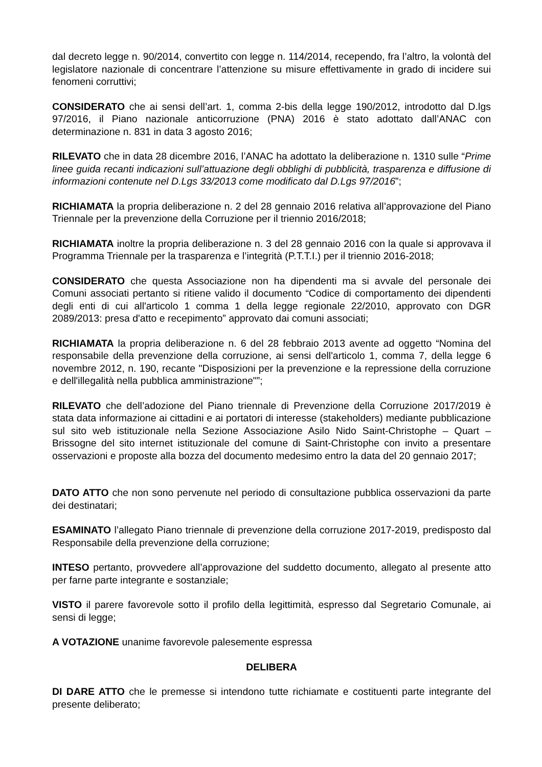dal decreto legge n. 90/2014, convertito con legge n. 114/2014, recependo, fra l’altro, la volontà del legislatore nazionale di concentrare l’attenzione su misure effettivamente in grado di incidere sui fenomeni corruttivi;
CONSIDERATO che ai sensi dell’art. 1, comma 2-bis della legge 190/2012, introdotto dal D.lgs 97/2016, il Piano nazionale anticorruzione (PNA) 2016 è stato adottato dall’ANAC con determinazione n. 831 in data 3 agosto 2016;
RILEVATO che in data 28 dicembre 2016, l’ANAC ha adottato la deliberazione n. 1310 sulle “Prime linee guida recanti indicazioni sull’attuazione degli obblighi di pubblicità, trasparenza e diffusione di informazioni contenute nel D.Lgs 33/2013 come modificato dal D.Lgs 97/2016”;
RICHIAMATA la propria deliberazione n. 2 del 28 gennaio 2016 relativa all’approvazione del Piano Triennale per la prevenzione della Corruzione per il triennio 2016/2018;
RICHIAMATA inoltre la propria deliberazione n. 3 del 28 gennaio 2016 con la quale si approvava il Programma Triennale per la trasparenza e l’integrità (P.T.T.I.) per il triennio 2016-2018;
CONSIDERATO che questa Associazione non ha dipendenti ma si avvale del personale dei Comuni associati pertanto si ritiene valido il documento “Codice di comportamento dei dipendenti degli enti di cui all'articolo 1 comma 1 della legge regionale 22/2010, approvato con DGR 2089/2013: presa d'atto e recepimento” approvato dai comuni associati;
RICHIAMATA la propria deliberazione n. 6 del 28 febbraio 2013 avente ad oggetto “Nomina del responsabile della prevenzione della corruzione, ai sensi dell'articolo 1, comma 7, della legge 6 novembre 2012, n. 190, recante "Disposizioni per la prevenzione e la repressione della corruzione e dell'illegalità nella pubblica amministrazione"”;
RILEVATO che dell’adozione del Piano triennale di Prevenzione della Corruzione 2017/2019 è stata data informazione ai cittadini e ai portatori di interesse (stakeholders) mediante pubblicazione sul sito web istituzionale nella Sezione Associazione Asilo Nido Saint-Christophe – Quart – Brissogne del sito internet istituzionale del comune di Saint-Christophe con invito a presentare osservazioni e proposte alla bozza del documento medesimo entro la data del 20 gennaio 2017;
DATO ATTO che non sono pervenute nel periodo di consultazione pubblica osservazioni da parte dei destinatari;
ESAMINATO l’allegato Piano triennale di prevenzione della corruzione 2017-2019, predisposto dal Responsabile della prevenzione della corruzione;
INTESO pertanto, provvedere all’approvazione del suddetto documento, allegato al presente atto per farne parte integrante e sostanziale;
VISTO il parere favorevole sotto il profilo della legittimità, espresso dal Segretario Comunale, ai sensi di legge;
A VOTAZIONE unanime favorevole palesemente espressa
DELIBERA
DI DARE ATTO che le premesse si intendono tutte richiamate e costituenti parte integrante del presente deliberato;